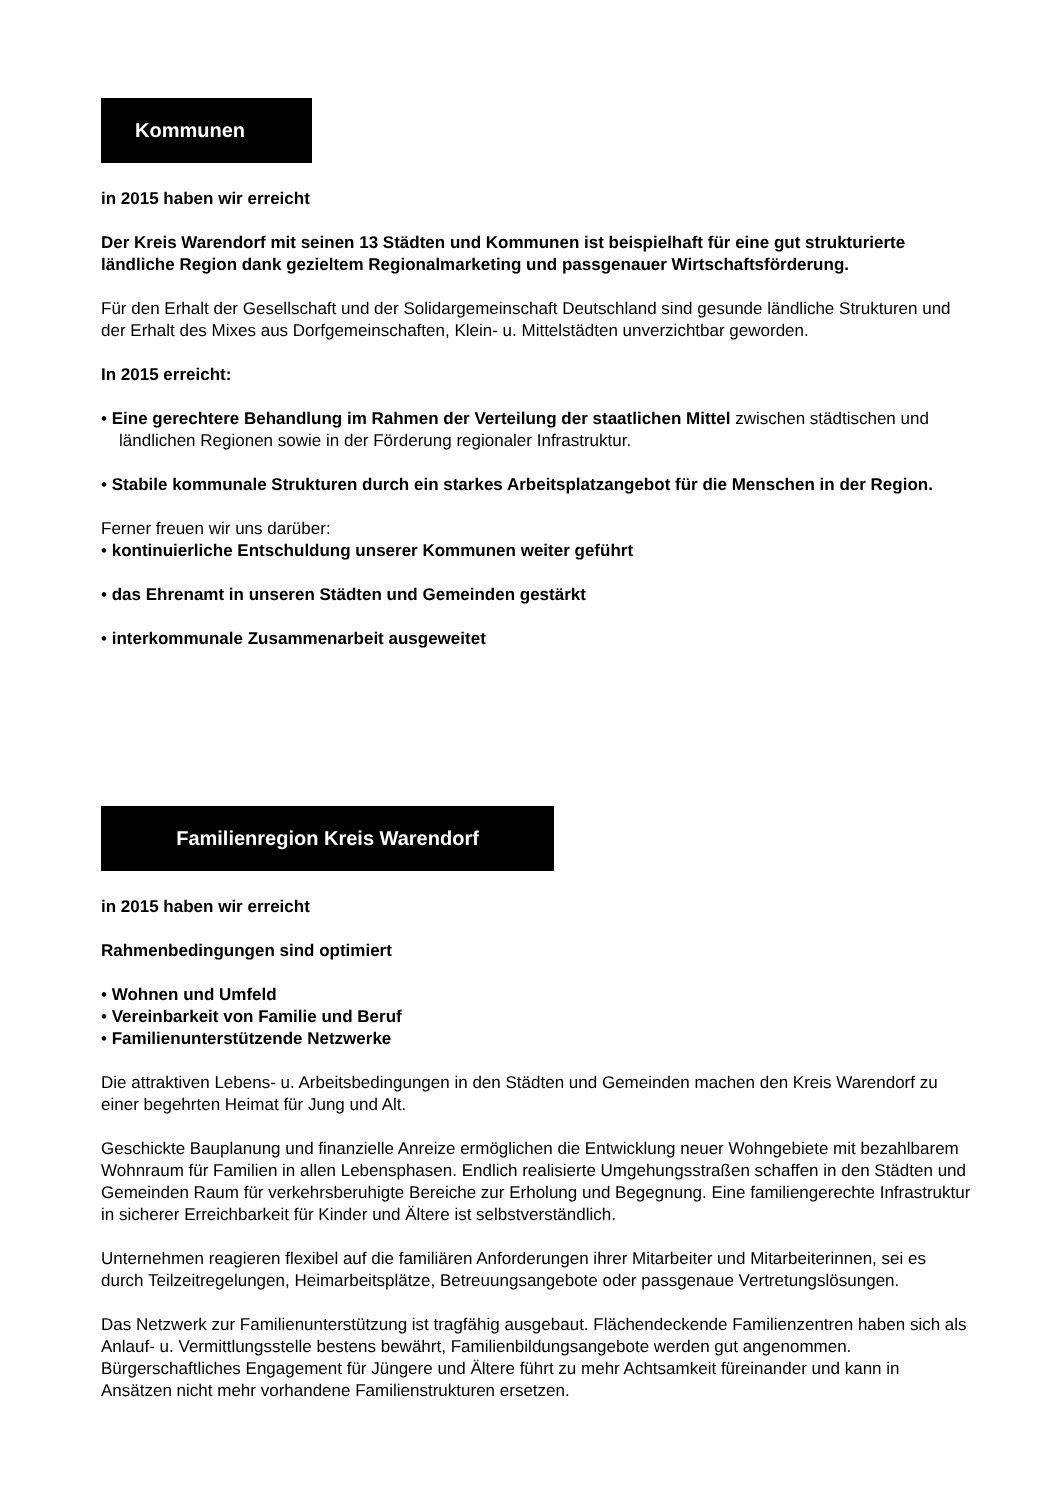Kommunen
in 2015 haben wir erreicht
Der Kreis Warendorf mit seinen 13 Städten und Kommunen ist beispielhaft für eine gut strukturierte ländliche Region dank gezieltem Regionalmarketing und passgenauer Wirt­schaftsförderung.
Für den Erhalt der Gesellschaft und der Solidargemeinschaft Deutschland sind gesunde ländliche Strukturen und der Erhalt des Mixes aus Dorfgemeinschaften, Klein- u. Mittelstädten unverzichtbar geworden.
In 2015 erreicht:
• Eine gerechtere Behandlung im Rahmen der Verteilung der staatlichen Mittel zwischen städtischen und ländlichen Regionen sowie in der Förderung regionaler Infrastruktur.
• Stabile kommunale Strukturen durch ein starkes Arbeitsplatzangebot für die Menschen in der Region.
Ferner freuen wir uns darüber:
• kontinuierliche Entschuldung unserer Kommunen weiter geführt
• das Ehrenamt in unseren Städten und Gemeinden gestärkt
• interkommunale Zusammenarbeit ausgeweitet
Familienregion Kreis Warendorf
in 2015 haben wir erreicht
Rahmenbedingungen sind optimiert
• Wohnen und Umfeld
• Vereinbarkeit von Familie und Beruf
• Familienunterstützende Netzwerke
Die attraktiven Lebens- u. Arbeitsbedingungen in den Städten und Gemeinden machen den Kreis Warendorf zu einer begehrten Heimat für Jung und Alt.
Geschickte Bauplanung und finanzielle Anreize ermöglichen die Entwicklung neuer Wohngebiete mit bezahlbarem Wohnraum für Familien in allen Lebensphasen. Endlich realisierte Umgehungs­straßen schaffen in den Städten und Gemeinden Raum für verkehrsberuhigte Bereiche zur Erho­lung und Begegnung. Eine familiengerechte Infrastruktur in sicherer Erreichbarkeit für Kinder und Ältere ist selbstverständlich.
Unternehmen reagieren flexibel auf die familiären Anforderungen ihrer Mitarbeiter und Mitarbeite­rinnen, sei es durch Teilzeitregelungen, Heimarbeitsplätze, Betreuungsangebote oder passgenaue Vertretungslösungen.
Das Netzwerk zur Familienunterstützung ist tragfähig ausgebaut. Flächendeckende Familienzent­ren haben sich als Anlauf- u. Vermittlungsstelle bestens bewährt, Familienbildungsangebote wer­den gut angenommen. Bürgerschaftliches Engagement für Jüngere und Ältere führt zu mehr Acht­samkeit füreinander und kann in Ansätzen nicht mehr vorhandene Familienstrukturen ersetzen.